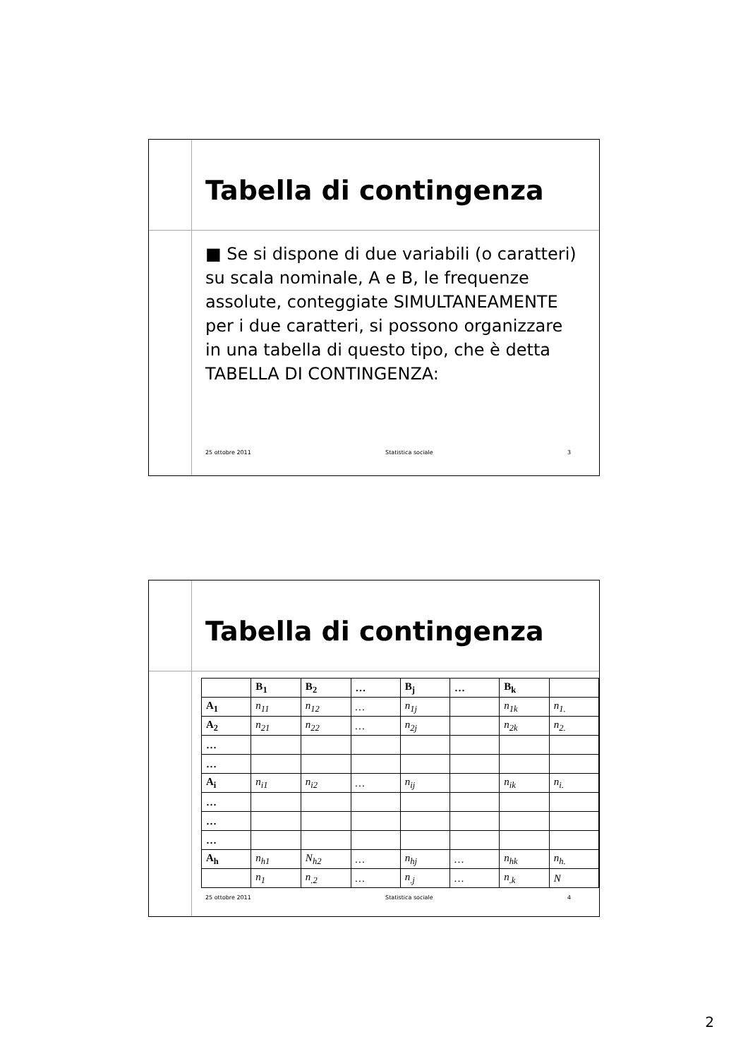Tabella di contingenza
■ Se si dispone di due variabili (o caratteri) su scala nominale, A e B, le frequenze assolute, conteggiate SIMULTANEAMENTE per i due caratteri, si possono organizzare in una tabella di questo tipo, che è detta TABELLA DI CONTINGENZA:
25 ottobre 2011 Statistica sociale 3
Tabella di contingenza
| | B<sub>1</sub> | B<sub>2</sub> | … | B<sub>j</sub> | … | B<sub>k</sub> | |
| --- | --- | --- | --- | --- | --- | --- | --- |
| A<sub>1</sub> | n<sub>11</sub> | n<sub>12</sub> | … | n<sub>1j</sub> | | n<sub>1k</sub> | n<sub>1.</sub> |
| A<sub>2</sub> | n<sub>21</sub> | n<sub>22</sub> | … | n<sub>2j</sub> | | n<sub>2k</sub> | n<sub>2.</sub> |
| … | | | | | | | |
| … | | | | | | | |
| A<sub>i</sub> | n<sub>i1</sub> | n<sub>i2</sub> | … | n<sub>ij</sub> | | n<sub>ik</sub> | n<sub>i.</sub> |
| … | | | | | | | |
| … | | | | | | | |
| … | | | | | | | |
| A<sub>h</sub> | n<sub>h1</sub> | N<sub>h2</sub> | … | n<sub>hj</sub> | … | n<sub>hk</sub> | n<sub>h.</sub> |
| | n<sub>1</sub> | n<sub>.2</sub> | … | n<sub>.j</sub> | … | n<sub>.k</sub> | N |
25 ottobre 2011 Statistica sociale 4
2